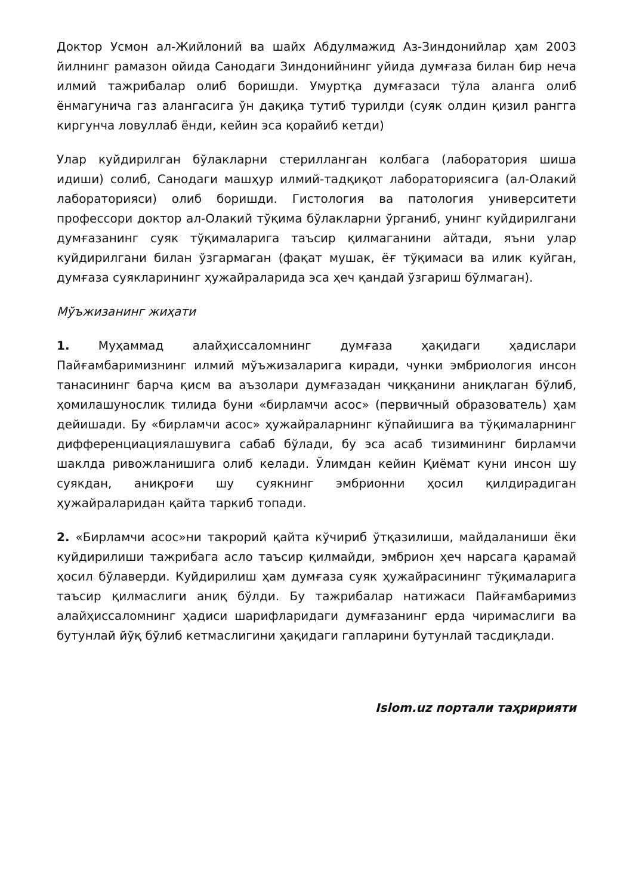Доктор Усмон ал-Жийлоний ва шайх Абдулмажид Аз-Зиндонийлар ҳам 2003 йилнинг рамазон ойида Санодаги Зиндонийнинг уйида думғаза билан бир неча илмий тажрибалар олиб боришди. Умуртқа думғазаси тўла аланга олиб ёнмагунича газ алангасига ўн дақиқа тутиб турилди (суяк олдин қизил рангга киргунча ловуллаб ёнди, кейин эса қорайиб кетди)
Улар куйдирилган бўлакларни стерилланган колбага (лаборатория шиша идиши) солиб, Санодаги машҳур илмий-тадқиқот лабораториясига (ал-Олакий лабораторияси) олиб боришди. Гистология ва патология университети профессори доктор ал-Олакий тўқима бўлакларни ўрганиб, унинг куйдирилгани думғазанинг суяк тўқималарига таъсир қилмаганини айтади, яъни улар куйдирилгани билан ўзгармаган (фақат мушак, ёғ тўқимаси ва илик куйган, думғаза суякларининг ҳужайраларида эса ҳеч қандай ўзгариш бўлмаган).
Мўъжизанинг жиҳати
1. Муҳаммад алайҳиссаломнинг думғаза ҳақидаги ҳадислари Пайғамбаримизнинг илмий мўъжизаларига киради, чунки эмбриология инсон танасининг барча қисм ва аъзолари думғазадан чиққанини аниқлаган бўлиб, ҳомилашунослик тилида буни «бирламчи асос» (первичный образователь) ҳам дейишади. Бу «бирламчи асос» ҳужайраларнинг кўпайишига ва тўқималарнинг дифференциациялашувига сабаб бўлади, бу эса асаб тизимининг бирламчи шаклда ривожланишига олиб келади. Ўлимдан кейин Қиёмат куни инсон шу суякдан, аниқроғи шу суякнинг эмбрионни ҳосил қилдирадиган ҳужайраларидан қайта таркиб топади.
2. «Бирламчи асос»ни такрорий қайта кўчириб ўтқазилиши, майдаланиши ёки куйдирилиши тажрибага асло таъсир қилмайди, эмбрион ҳеч нарсага қарамай ҳосил бўлаверди. Куйдирилиш ҳам думғаза суяк ҳужайрасининг тўқималарига таъсир қилмаслиги аниқ бўлди. Бу тажрибалар натижаси Пайғамбаримиз алайҳиссаломнинг ҳадиси шарифларидаги думғазанинг ерда чиримаслиги ва бутунлай йўқ бўлиб кетмаслигини ҳақидаги гапларини бутунлай тасдиқлади.
Islom.uz портали таҳририяти